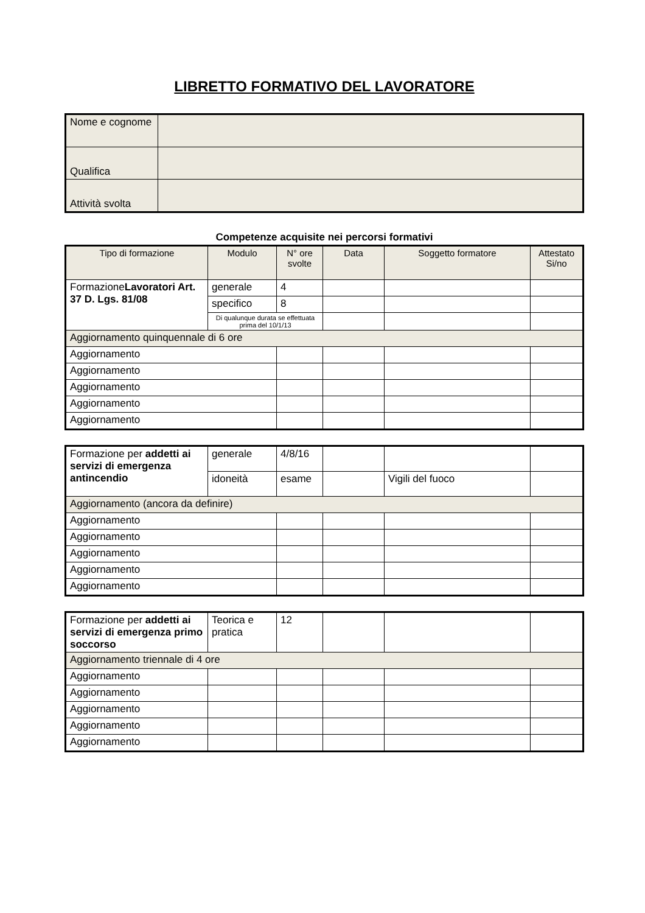LIBRETTO FORMATIVO DEL LAVORATORE
| Nome e cognome | |
| Qualifica | |
| Attività svolta | |
Competenze acquisite nei percorsi formativi
| Tipo di formazione | Modulo | N° ore svolte | Data | Soggetto formatore | Attestato Si/no |
| --- | --- | --- | --- | --- | --- |
| Formazione Lavoratori Art. 37 D. Lgs. 81/08 | generale | 4 | | | |
| | specifico | 8 | | | |
| | Di qualunque durata se effettuata prima del 10/1/13 | | | | |
| Aggiornamento quinquennale di 6 ore | | | | | |
| Aggiornamento | | | | | |
| Aggiornamento | | | | | |
| Aggiornamento | | | | | |
| Aggiornamento | | | | | |
| Aggiornamento | | | | | |
| Formazione per addetti ai servizi di emergenza antincendio | generale | 4/8/16 | | | |
| | idoneità | esame | | Vigili del fuoco | |
| Aggiornamento (ancora da definire) | | | | | |
| Aggiornamento | | | | | |
| Aggiornamento | | | | | |
| Aggiornamento | | | | | |
| Aggiornamento | | | | | |
| Aggiornamento | | | | | |
| Formazione per addetti ai servizi di emergenza primo soccorso | Teorica e pratica | 12 | | | |
| Aggiornamento triennale di 4 ore | | | | | |
| Aggiornamento | | | | | |
| Aggiornamento | | | | | |
| Aggiornamento | | | | | |
| Aggiornamento | | | | | |
| Aggiornamento | | | | | |